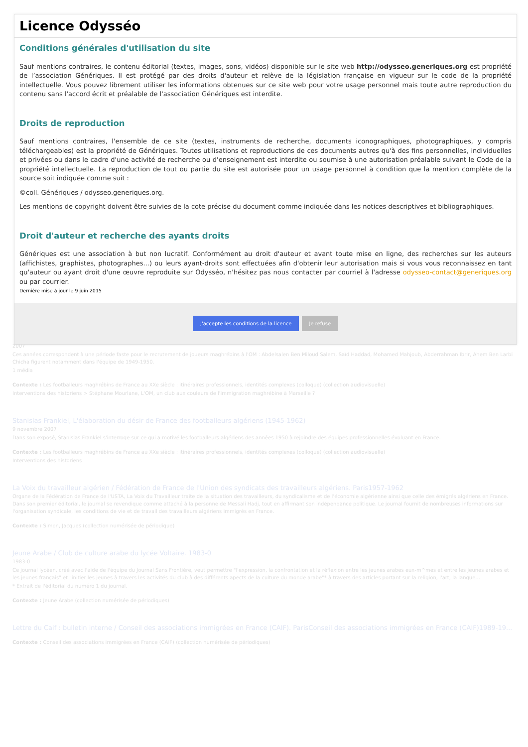2007
Ces années correspondent à une période faste pour le recrutement de joueurs maghrébins à l'OM : Abdelsalen Ben Miloud Salem, Saïd Haddad, Mohamed Mahjoub, Abderrahman Ibrir, Ahem Ben Larbi Chicha figurent notamment dans l'équipe de 1949-1950.
1 média
Contexte : Les footballeurs maghrébins de France au XXe siècle : itinéraires professionnels, identités complexes (colloque) (collection audiovisuelle)
Interventions des historiens > Stéphane Mourlane, L'OM, un club aux couleurs de l'immigration maghrébine à Marseille ?
Stanislas Frankiel, L'élaboration du désir de France des footballeurs algériens (1945-1962)
9 novembre 2007
Dans son exposé, Stanislas Frankiel s'interroge sur ce qui a motivé les footballeurs algériens des années 1950 à rejoindre des équipes professionnelles évoluant en France.
Contexte : Les footballeurs maghrébins de France au XXe siècle : itinéraires professionnels, identités complexes (colloque) (collection audiovisuelle)
Interventions des historiens
La Voix du travailleur algérien / Fédération de France de l'Union des syndicats des travailleurs algériens. Paris1957-1962
Organe de la Fédération de France de l'USTA, La Voix du Travailleur traite de la situation des travailleurs, du syndicalisme et de l'économie algérienne ainsi que celle des émigrés algériens en France. Dans son premier éditorial, le journal se revendique comme attaché à la personne de Messali Hadj, tout en affirmant son indépendance politique. Le journal fournit de nombreuses informations sur l'organisation syndicale, les conditions de vie et de travail des travailleurs algériens immigrés en France.
Contexte : Simon, Jacques (collection numérisée de périodique)
Jeune Arabe / Club de culture arabe du lycée Voltaire. 1983-0
1983-0
Ce journal lycéen, créé avec l'aide de l'équipe du Journal Sans Frontière, veut permettre "l'expression, la confrontation et la réflexion entre les jeunes arabes eux-m^mes et entre les jeunes arabes et les jeunes français" et "initier les jeunes à travers les activités du club à des différents apects de la culture du monde arabe"* à travers des articles portant sur la religion, l'art, la langue...
* Extrait de l'éditorial du numéro 1 du journal.
Contexte : Jeune Arabe (collection numérisée de périodiques)
Lettre du Caif : bulletin interne / Conseil des associations immigrées en France (CAIF). ParisConseil des associations immigrées en France (CAIF)1989-19...
Contexte : Conseil des associations immigrées en France (CAIF) (collection numérisée de périodiques)
Licence Odysséo
Conditions générales d'utilisation du site
Sauf mentions contraires, le contenu éditorial (textes, images, sons, vidéos) disponible sur le site web http://odysseo.generiques.org est propriété de l’association Génériques. Il est protégé par des droits d'auteur et relève de la législation française en vigueur sur le code de la propriété intellectuelle. Vous pouvez librement utiliser les informations obtenues sur ce site web pour votre usage personnel mais toute autre reproduction du contenu sans l'accord écrit et préalable de l'association Génériques est interdite.
Droits de reproduction
Sauf mentions contraires, l'ensemble de ce site (textes, instruments de recherche, documents iconographiques, photographiques, y compris téléchargeables) est la propriété de Génériques. Toutes utilisations et reproductions de ces documents autres qu'à des fins personnelles, individuelles et privées ou dans le cadre d'une activité de recherche ou d'enseignement est interdite ou soumise à une autorisation préalable suivant le Code de la propriété intellectuelle. La reproduction de tout ou partie du site est autorisée pour un usage personnel à condition que la mention complète de la source soit indiquée comme suit :
©coll. Génériques / odysseo.generiques.org.
Les mentions de copyright doivent être suivies de la cote précise du document comme indiquée dans les notices descriptives et bibliographiques.
Droit d'auteur et recherche des ayants droits
Génériques est une association à but non lucratif. Conformément au droit d'auteur et avant toute mise en ligne, des recherches sur les auteurs (affichistes, graphistes, photographes...) ou leurs ayant-droits sont effectuées afin d'obtenir leur autorisation mais si vous vous reconnaissez en tant qu'auteur ou ayant droit d'une œuvre reproduite sur Odysséo, n'hésitez pas nous contacter par courriel à l'adresse odysseo-contact@generiques.org ou par courrier.
Dernière mise à jour le 9 juin 2015
J'accepte les conditions de la licence Je refuse